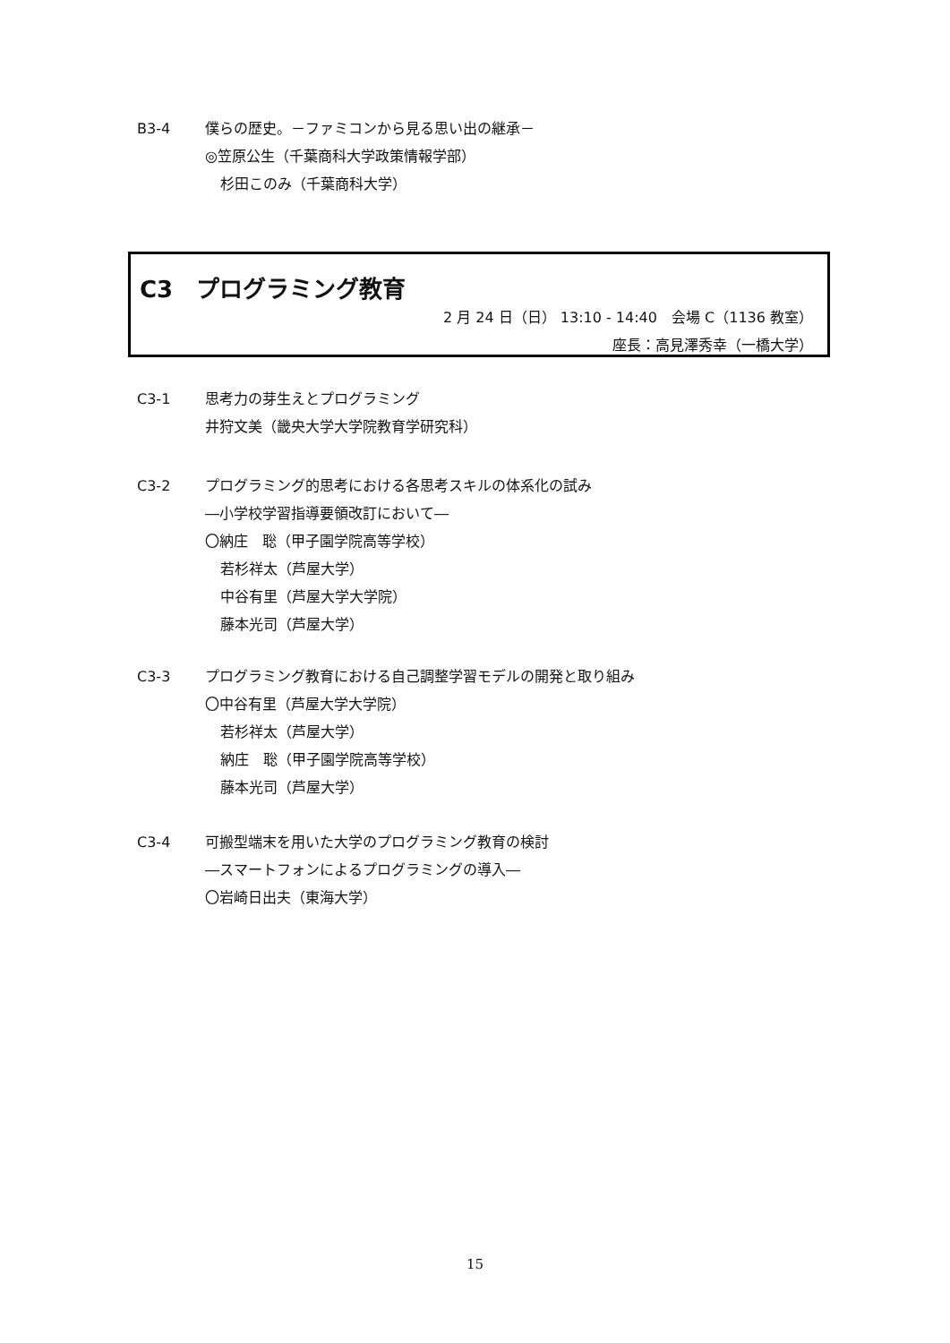B3-4 僕らの歴史。－ファミコンから見る思い出の継承－
◎笠原公生（千葉商科大学政策情報学部）
杉田このみ（千葉商科大学）
C3　プログラミング教育
2 月 24 日（日） 13:10 - 14:40　会場 C（1136 教室）
座長：高見澤秀幸（一橋大学）
C3-1 思考力の芽生えとプログラミング
井狩文美（畿央大学大学院教育学研究科）
C3-2 プログラミング的思考における各思考スキルの体系化の試み
―小学校学習指導要領改訂において―
〇納庄　聡（甲子園学院高等学校）
若杉祥太（芦屋大学）
中谷有里（芦屋大学大学院）
藤本光司（芦屋大学）
C3-3 プログラミング教育における自己調整学習モデルの開発と取り組み
〇中谷有里（芦屋大学大学院）
若杉祥太（芦屋大学）
納庄　聡（甲子園学院高等学校）
藤本光司（芦屋大学）
C3-4 可搬型端末を用いた大学のプログラミング教育の検討
―スマートフォンによるプログラミングの導入―
〇岩崎日出夫（東海大学）
15